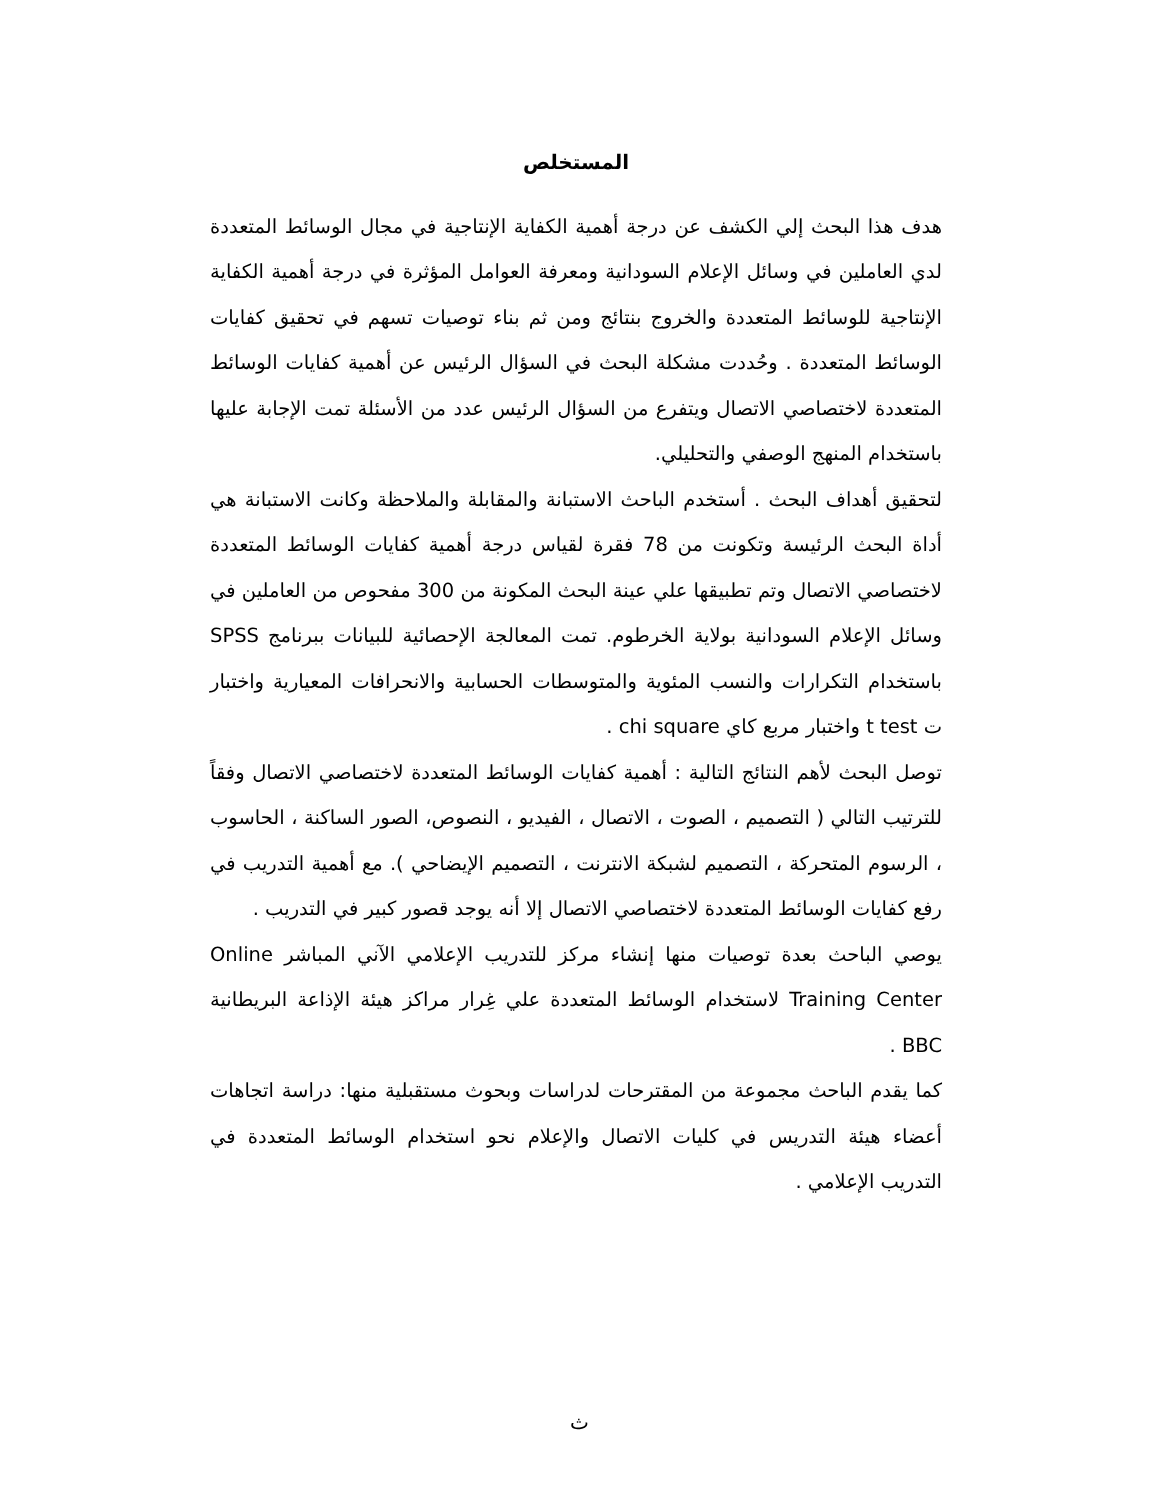المستخلص
هدف هذا البحث إلي الكشف عن درجة أهمية الكفاية الإنتاجية في مجال الوسائط المتعددة لدي العاملين في وسائل الإعلام السودانية ومعرفة العوامل المؤثرة في درجة أهمية الكفاية الإنتاجية للوسائط المتعددة والخروج بنتائج ومن ثم بناء توصيات تسهم في تحقيق كفايات الوسائط المتعددة . وحُددت مشكلة البحث في السؤال الرئيس عن أهمية كفايات الوسائط المتعددة لاختصاصي الاتصال ويتفرع من السؤال الرئيس عدد من الأسئلة تمت الإجابة عليها باستخدام المنهج الوصفي والتحليلي.
لتحقيق أهداف البحث . أستخدم الباحث الاستبانة والمقابلة والملاحظة وكانت الاستبانة هي أداة البحث الرئيسة وتكونت من 78 فقرة لقياس درجة أهمية كفايات الوسائط المتعددة لاختصاصي الاتصال وتم تطبيقها علي عينة البحث المكونة من 300 مفحوص من العاملين في وسائل الإعلام السودانية بولاية الخرطوم. تمت المعالجة الإحصائية للبيانات ببرنامج SPSS باستخدام التكرارات والنسب المئوية والمتوسطات الحسابية والانحرافات المعيارية واختبار ت t test واختبار مربع كاي chi square .
توصل البحث لأهم النتائج التالية : أهمية كفايات الوسائط المتعددة لاختصاصي الاتصال وفقاً للترتيب التالي ( التصميم ، الصوت ، الاتصال ، الفيديو ، النصوص، الصور الساكنة ، الحاسوب ، الرسوم المتحركة ، التصميم لشبكة الانترنت ، التصميم الإيضاحي ). مع أهمية التدريب في رفع كفايات الوسائط المتعددة لاختصاصي الاتصال إلا أنه يوجد قصور كبير في التدريب .
يوصي الباحث بعدة توصيات منها إنشاء مركز للتدريب الإعلامي الآني المباشر Online Training Center لاستخدام الوسائط المتعددة علي غِرار مراكز هيئة الإذاعة البريطانية BBC .
كما يقدم الباحث مجموعة من المقترحات لدراسات وبحوث مستقبلية منها: دراسة اتجاهات أعضاء هيئة التدريس في كليات الاتصال والإعلام نحو استخدام الوسائط المتعددة في التدريب الإعلامي .
ث